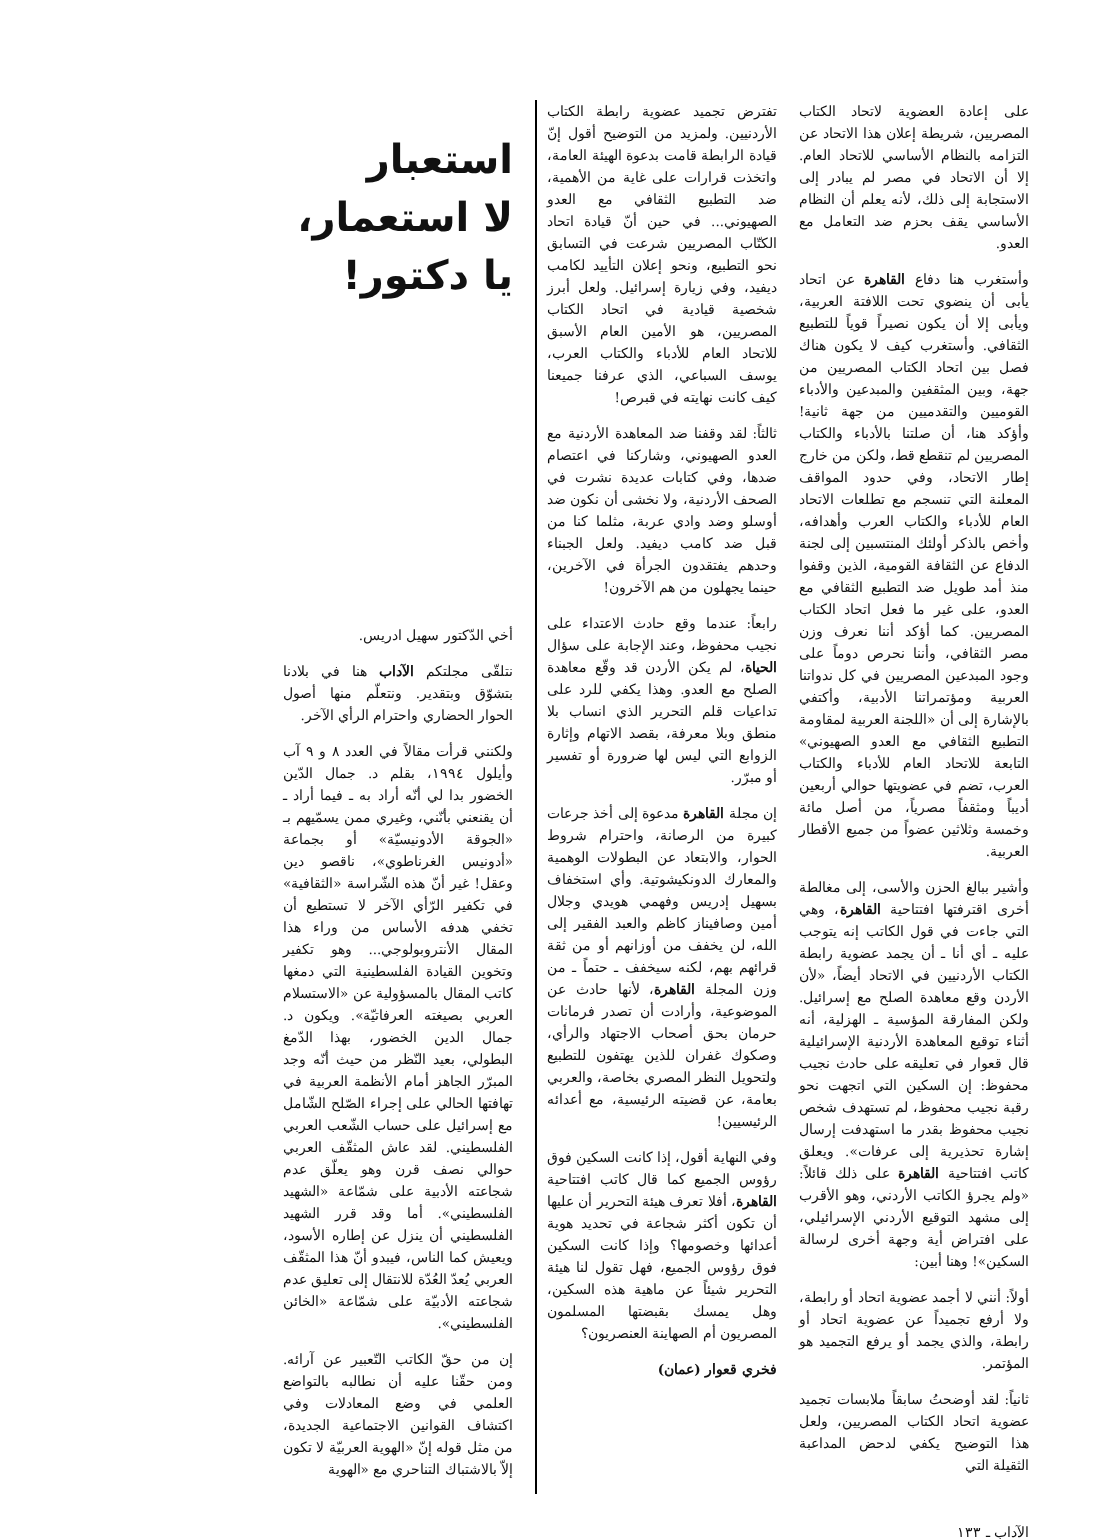على إعادة العضوية لاتحاد الكتاب المصريين، شريطة إعلان هذا الاتحاد عن التزامه بالنظام الأساسي للاتحاد العام. إلا أن الاتحاد في مصر لم يبادر إلى الاستجابة إلى ذلك، لأنه يعلم أن النظام الأساسي يقف بحزم ضد التعامل مع العدو.
وأستغرب هنا دفاع القاهرة عن اتحاد يأبى أن ينضوي تحت اللافتة العربية، ويأبى إلا أن يكون نصيراً قوياً للتطبيع الثقافي. وأستغرب كيف لا يكون هناك فصل بين اتحاد الكتاب المصريين من جهة، وبين المثقفين والمبدعين والأدباء القوميين والتقدميين من جهة ثانية! وأؤكد هنا، أن صلتنا بالأدباء والكتاب المصريين لم تنقطع قط، ولكن من خارج إطار الاتحاد، وفي حدود المواقف المعلنة التي تنسجم مع تطلعات الاتحاد العام للأدباء والكتاب العرب وأهدافه، وأخص بالذكر أولئك المنتسبين إلى لجنة الدفاع عن الثقافة القومية، الذين وقفوا منذ أمد طويل ضد التطبيع الثقافي مع العدو، على غير ما فعل اتحاد الكتاب المصريين. كما أؤكد أننا نعرف وزن مصر الثقافي، وأننا نحرص دوماً على وجود المبدعين المصريين في كل ندواتنا العربية ومؤتمراتنا الأدبية، وأكتفي بالإشارة إلى أن «اللجنة العربية لمقاومة التطبيع الثقافي مع العدو الصهيوني» التابعة للاتحاد العام للأدباء والكتاب العرب، تضم في عضويتها حوالي أربعين أديباً ومثقفاً مصرياً، من أصل مائة وخمسة وثلاثين عضواً من جميع الأقطار العربية.
وأشير ببالغ الحزن والأسى، إلى مغالطة أخرى اقترفتها افتتاحية القاهرة، وهي التي جاءت في قول الكاتب إنه يتوجب عليه ـ أي أنا ـ أن يجمد عضوية رابطة الكتاب الأردنيين في الاتحاد أيضاً، «لأن الأردن وقع معاهدة الصلح مع إسرائيل. ولكن المفارقة المؤسية ـ الهزلية، أنه أثناء توقيع المعاهدة الأردنية الإسرائيلية قال قعوار في تعليقه على حادث نجيب محفوظ: إن السكين التي اتجهت نحو رقبة نجيب محفوظ، لم تستهدف شخص نجيب محفوظ بقدر ما استهدفت إرسال إشارة تحذيرية إلى عرفات». ويعلق كاتب افتتاحية القاهرة على ذلك قائلاً: «ولم يجرؤ الكاتب الأردني، وهو الأقرب إلى مشهد التوقيع الأردني الإسرائيلي، على افتراض أية وجهة أخرى لرسالة السكين»! وهنا أبين:
أولاً: أنني لا أجمد عضوية اتحاد أو رابطة، ولا أرفع تجميداً عن عضوية اتحاد أو رابطة، والذي يجمد أو يرفع التجميد هو المؤتمر.
ثانياً: لقد أوضحتُ سابقاً ملابسات تجميد عضوية اتحاد الكتاب المصريين، ولعل هذا التوضيح يكفي لدحض المداعبة الثقيلة التي
تفترض تجميد عضوية رابطة الكتاب الأردنيين. ولمزيد من التوضيح أقول إنّ قيادة الرابطة قامت بدعوة الهيئة العامة، واتخذت قرارات على غاية من الأهمية، ضد التطبيع الثقافي مع العدو الصهيوني... في حين أنّ قيادة اتحاد الكتّاب المصريين شرعت في التسابق نحو التطبيع، ونحو إعلان التأييد لكامب ديفيد، وفي زيارة إسرائيل. ولعل أبرز شخصية قيادية في اتحاد الكتاب المصريين، هو الأمين العام الأسبق للاتحاد العام للأدباء والكتاب العرب، يوسف السباعي، الذي عرفنا جميعنا كيف كانت نهايته في قبرص!
ثالثاً: لقد وقفنا ضد المعاهدة الأردنية مع العدو الصهيوني، وشاركنا في اعتصام ضدها، وفي كتابات عديدة نشرت في الصحف الأردنية، ولا نخشى أن نكون ضد أوسلو وضد وادي عربة، مثلما كنا من قبل ضد كامب ديفيد. ولعل الجبناء وحدهم يفتقدون الجرأة في الآخرين، حينما يجهلون من هم الآخرون!
رابعاً: عندما وقع حادث الاعتداء على نجيب محفوظ، وعند الإجابة على سؤال الحياة، لم يكن الأردن قد وقّع معاهدة الصلح مع العدو. وهذا يكفي للرد على تداعيات قلم التحرير الذي انساب بلا منطق وبلا معرفة، بقصد الاتهام وإثارة الزوابع التي ليس لها ضرورة أو تفسير أو مبرّر.
إن مجلة القاهرة مدعوة إلى أخذ جرعات كبيرة من الرصانة، واحترام شروط الحوار، والابتعاد عن البطولات الوهمية والمعارك الدونكيشوتية. وأي استخفاف بسهيل إدريس وفهمي هويدي وجلال أمين وصافيناز كاظم والعبد الفقير إلى الله، لن يخفف من أوزانهم أو من ثقة قرائهم بهم، لكنه سيخفف ـ حتماً ـ من وزن المجلة القاهرة، لأنها حادث عن الموضوعية، وأرادت أن تصدر فرمانات حرمان بحق أصحاب الاجتهاد والرأي، وصكوك غفران للذين يهتفون للتطبيع ولتحويل النظر المصري بخاصة، والعربي بعامة، عن قضيته الرئيسية، مع أعدائه الرئيسيين!
وفي النهاية أقول، إذا كانت السكين فوق رؤوس الجميع كما قال كاتب افتتاحية القاهرة، أفلا تعرف هيئة التحرير أن عليها أن تكون أكثر شجاعة في تحديد هوية أعدائها وخصومها؟ وإذا كانت السكين فوق رؤوس الجميع، فهل تقول لنا هيئة التحرير شيئاً عن ماهية هذه السكين، وهل يمسك بقبضتها المسلمون المصريون أم الصهاينة العنصريون؟
فخري قعوار (عمان)
استعبار
لا استعمار،
يا دكتور!
أخي الدّكتور سهيل ادريس.
نتلقّى مجلتكم الآداب هنا في بلادنا بتشوّق وبتقدير. ونتعلّم منها أصول الحوار الحضاري واحترام الرأي الآخر.
ولكنني قرأت مقالاً في العدد ٨ و ٩ آب وأيلول ١٩٩٤، بقلم د. جمال الدّين الخضور بدا لي أنّه أراد به ـ فيما أراد ـ أن يقنعني بأنّني، وغيري ممن يسمّيهم بـ «الجوقة الأدونيسيّة» أو بجماعة «أدونيس الغرناطوي»، ناقصو دين وعقل! غير أنّ هذه الشّراسة «الثقافية» في تكفير الرّأي الآخر لا تستطيع أن تخفي هدفه الأساس من وراء هذا المقال الأنتروبولوجي... وهو تكفير وتخوين القيادة الفلسطينية التي دمغها كاتب المقال بالمسؤولية عن «الاستسلام العربي بصيغته العرفاتيّة». ويكون د. جمال الدين الخضور، بهذا الدّمغ البطولي، بعيد النّظر من حيث أنّه وجد المبرّر الجاهز أمام الأنظمة العربية في تهافتها الحالي على إجراء الصّلح الشّامل مع إسرائيل على حساب الشّعب العربي الفلسطيني. لقد عاش المثقّف العربي حوالي نصف قرن وهو يعلّق عدم شجاعته الأدبية على شمّاعة «الشهيد الفلسطيني». أما وقد قرر الشهيد الفلسطيني أن ينزل عن إطاره الأسود، ويعيش كما الناس، فيبدو أنّ هذا المثقّف العربي يُعدّ العُدّة للانتقال إلى تعليق عدم شجاعته الأدبيّة على شمّاعة «الخائن الفلسطيني».
إن من حقّ الكاتب التّعبير عن آرائه. ومن حقّنا عليه أن نطالبه بالتواضع العلمي في وضع المعادلات وفي اكتشاف القوانين الاجتماعية الجديدة، من مثل قوله إنّ «الهوية العربيّة لا تكون إلاّ بالاشتباك التناحري مع «الهوية
الآداب ـ ١٣٣